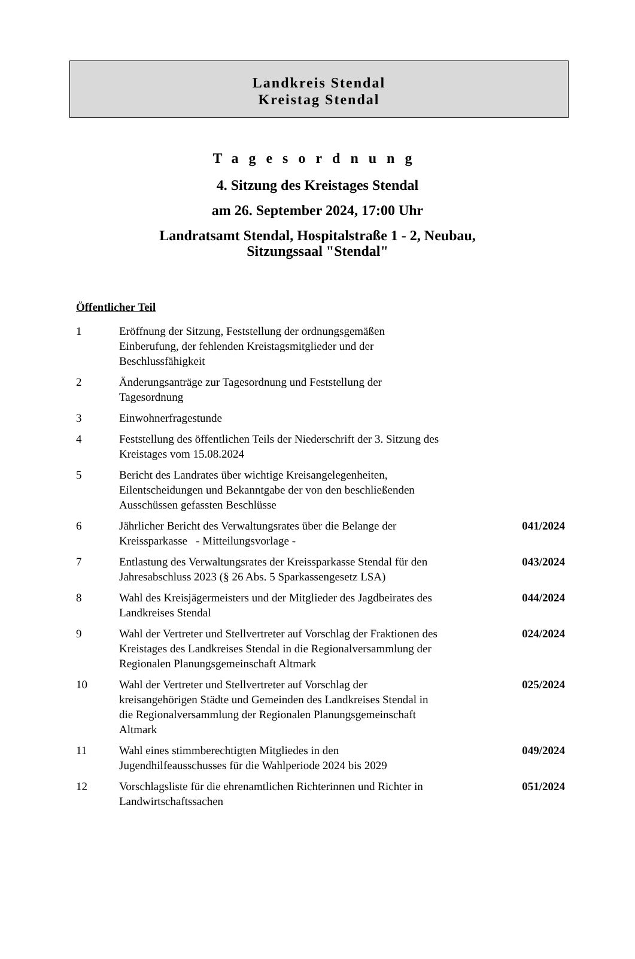Landkreis Stendal
Kreistag Stendal
Tagesordnung
4. Sitzung des Kreistages Stendal
am 26. September 2024, 17:00 Uhr
Landratsamt Stendal, Hospitalstraße 1 - 2, Neubau,
Sitzungssaal "Stendal"
Öffentlicher Teil
| 1 | Eröffnung der Sitzung, Feststellung der ordnungsgemäßen Einberufung, der fehlenden Kreistagsmitglieder und der Beschlussfähigkeit | |
| 2 | Änderungsanträge zur Tagesordnung und Feststellung der Tagesordnung | |
| 3 | Einwohnerfragestunde | |
| 4 | Feststellung des öffentlichen Teils der Niederschrift der 3. Sitzung des Kreistages vom 15.08.2024 | |
| 5 | Bericht des Landrates über wichtige Kreisangelegenheiten, Eilentscheidungen und Bekanntgabe der von den beschließenden Ausschüssen gefassten Beschlüsse | |
| 6 | Jährlicher Bericht des Verwaltungsrates über die Belange der Kreissparkasse - Mitteilungsvorlage - | 041/2024 |
| 7 | Entlastung des Verwaltungsrates der Kreissparkasse Stendal für den Jahresabschluss 2023 (§ 26 Abs. 5 Sparkassengesetz LSA) | 043/2024 |
| 8 | Wahl des Kreisjägermeisters und der Mitglieder des Jagdbeirates des Landkreises Stendal | 044/2024 |
| 9 | Wahl der Vertreter und Stellvertreter auf Vorschlag der Fraktionen des Kreistages des Landkreises Stendal in die Regionalversammlung der Regionalen Planungsgemeinschaft Altmark | 024/2024 |
| 10 | Wahl der Vertreter und Stellvertreter auf Vorschlag der kreisangehörigen Städte und Gemeinden des Landkreises Stendal in die Regionalversammlung der Regionalen Planungsgemeinschaft Altmark | 025/2024 |
| 11 | Wahl eines stimmberechtigten Mitgliedes in den Jugendhilfeausschusses für die Wahlperiode 2024 bis 2029 | 049/2024 |
| 12 | Vorschlagsliste für die ehrenamtlichen Richterinnen und Richter in Landwirtschaftssachen | 051/2024 |